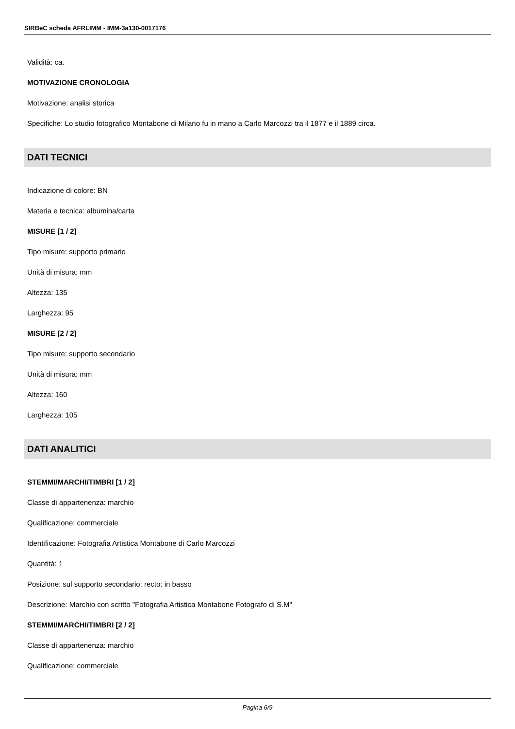SIRBeC scheda AFRLIMM - IMM-3a130-0017176
Validità: ca.
MOTIVAZIONE CRONOLOGIA
Motivazione: analisi storica
Specifiche: Lo studio fotografico Montabone di Milano fu in mano a Carlo Marcozzi tra il 1877 e il 1889 circa.
DATI TECNICI
Indicazione di colore: BN
Materia e tecnica: albumina/carta
MISURE [1 / 2]
Tipo misure: supporto primario
Unità di misura: mm
Altezza: 135
Larghezza: 95
MISURE [2 / 2]
Tipo misure: supporto secondario
Unità di misura: mm
Altezza: 160
Larghezza: 105
DATI ANALITICI
STEMMI/MARCHI/TIMBRI [1 / 2]
Classe di appartenenza: marchio
Qualificazione: commerciale
Identificazione: Fotografia Artistica Montabone di Carlo Marcozzi
Quantità: 1
Posizione: sul supporto secondario: recto: in basso
Descrizione: Marchio con scritto "Fotografia Artistica Montabone Fotografo di S.M"
STEMMI/MARCHI/TIMBRI [2 / 2]
Classe di appartenenza: marchio
Qualificazione: commerciale
Pagina 6/9